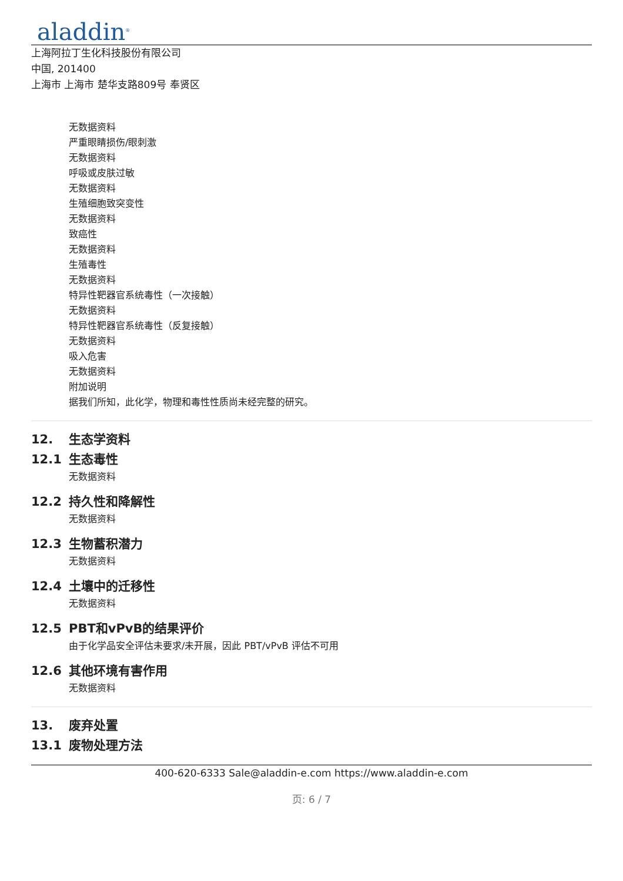aladdin<sup>®</sup>
上海阿拉丁生化科技股份有限公司
中国, 201400
上海市 上海市 楚华支路809号 奉贤区
无数据资料
严重眼睛损伤/眼刺激
无数据资料
呼吸或皮肤过敏
无数据资料
生殖细胞致突变性
无数据资料
致癌性
无数据资料
生殖毒性
无数据资料
特异性靶器官系统毒性（一次接触）
无数据资料
特异性靶器官系统毒性（反复接触）
无数据资料
吸入危害
无数据资料
附加说明
据我们所知，此化学，物理和毒性性质尚未经完整的研究。
12. 生态学资料
12.1 生态毒性
无数据资料
12.2 持久性和降解性
无数据资料
12.3 生物蓄积潜力
无数据资料
12.4 土壤中的迁移性
无数据资料
12.5 PBT和vPvB的结果评价
由于化学品安全评估未要求/未开展，因此 PBT/vPvB 评估不可用
12.6 其他环境有害作用
无数据资料
13. 废弃处置
13.1 废物处理方法
400-620-6333 Sale@aladdin-e.com https://www.aladdin-e.com
页: 6 / 7